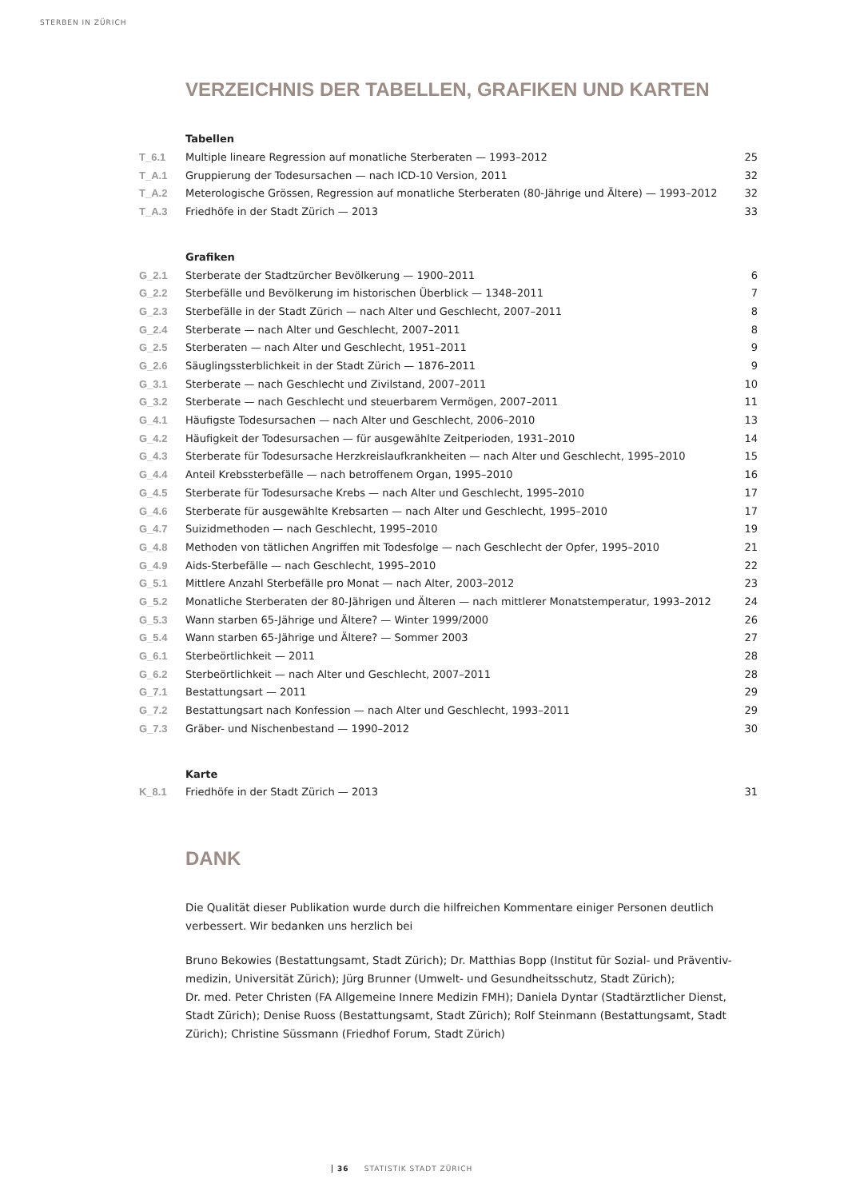STERBEN IN ZÜRICH
VERZEICHNIS DER TABELLEN, GRAFIKEN UND KARTEN
Tabellen
| T_6.1 | Multiple lineare Regression auf monatliche Sterberaten — 1993–2012 | 25 |
| T_A.1 | Gruppierung der Todesursachen — nach ICD-10 Version, 2011 | 32 |
| T_A.2 | Meterologische Grössen, Regression auf monatliche Sterberaten (80-Jährige und Ältere) — 1993–2012 | 32 |
| T_A.3 | Friedhöfe in der Stadt Zürich — 2013 | 33 |
Grafiken
| G_2.1 | Sterberate der Stadtzürcher Bevölkerung — 1900–2011 | 6 |
| G_2.2 | Sterbefälle und Bevölkerung im historischen Überblick — 1348–2011 | 7 |
| G_2.3 | Sterbefälle in der Stadt Zürich — nach Alter und Geschlecht, 2007–2011 | 8 |
| G_2.4 | Sterberate — nach Alter und Geschlecht, 2007–2011 | 8 |
| G_2.5 | Sterberaten — nach Alter und Geschlecht, 1951–2011 | 9 |
| G_2.6 | Säuglingssterblichkeit in der Stadt Zürich — 1876–2011 | 9 |
| G_3.1 | Sterberate — nach Geschlecht und Zivilstand, 2007–2011 | 10 |
| G_3.2 | Sterberate — nach Geschlecht und steuerbarem Vermögen, 2007–2011 | 11 |
| G_4.1 | Häufigste Todesursachen — nach Alter und Geschlecht, 2006–2010 | 13 |
| G_4.2 | Häufigkeit der Todesursachen — für ausgewählte Zeitperioden, 1931–2010 | 14 |
| G_4.3 | Sterberate für Todesursache Herzkreislaufkrankheiten — nach Alter und Geschlecht, 1995–2010 | 15 |
| G_4.4 | Anteil Krebssterbefälle — nach betroffenem Organ, 1995–2010 | 16 |
| G_4.5 | Sterberate für Todesursache Krebs — nach Alter und Geschlecht, 1995–2010 | 17 |
| G_4.6 | Sterberate für ausgewählte Krebsarten — nach Alter und Geschlecht, 1995–2010 | 17 |
| G_4.7 | Suizidmethoden — nach Geschlecht, 1995–2010 | 19 |
| G_4.8 | Methoden von tätlichen Angriffen mit Todesfolge — nach Geschlecht der Opfer, 1995–2010 | 21 |
| G_4.9 | Aids-Sterbefälle — nach Geschlecht, 1995–2010 | 22 |
| G_5.1 | Mittlere Anzahl Sterbefälle pro Monat — nach Alter, 2003–2012 | 23 |
| G_5.2 | Monatliche Sterberaten der 80-Jährigen und Älteren — nach mittlerer Monatstemperatur, 1993–2012 | 24 |
| G_5.3 | Wann starben 65-Jährige und Ältere? — Winter 1999/2000 | 26 |
| G_5.4 | Wann starben 65-Jährige und Ältere? — Sommer 2003 | 27 |
| G_6.1 | Sterbeörtlichkeit — 2011 | 28 |
| G_6.2 | Sterbeörtlichkeit — nach Alter und Geschlecht, 2007–2011 | 28 |
| G_7.1 | Bestattungsart — 2011 | 29 |
| G_7.2 | Bestattungsart nach Konfession — nach Alter und Geschlecht, 1993–2011 | 29 |
| G_7.3 | Gräber- und Nischenbestand — 1990–2012 | 30 |
Karte
| K_8.1 | Friedhöfe in der Stadt Zürich — 2013 | 31 |
DANK
Die Qualität dieser Publikation wurde durch die hilfreichen Kommentare einiger Personen deutlich verbessert. Wir bedanken uns herzlich bei
Bruno Bekowies (Bestattungsamt, Stadt Zürich); Dr. Matthias Bopp (Institut für Sozial- und Präventiv-medizin, Universität Zürich); Jürg Brunner (Umwelt- und Gesundheitsschutz, Stadt Zürich);
Dr. med. Peter Christen (FA Allgemeine Innere Medizin FMH); Daniela Dyntar (Stadtärztlicher Dienst, Stadt Zürich); Denise Ruoss (Bestattungsamt, Stadt Zürich); Rolf Steinmann (Bestattungsamt, Stadt Zürich); Christine Süssmann (Friedhof Forum, Stadt Zürich)
36 STATISTIK STADT ZÜRICH